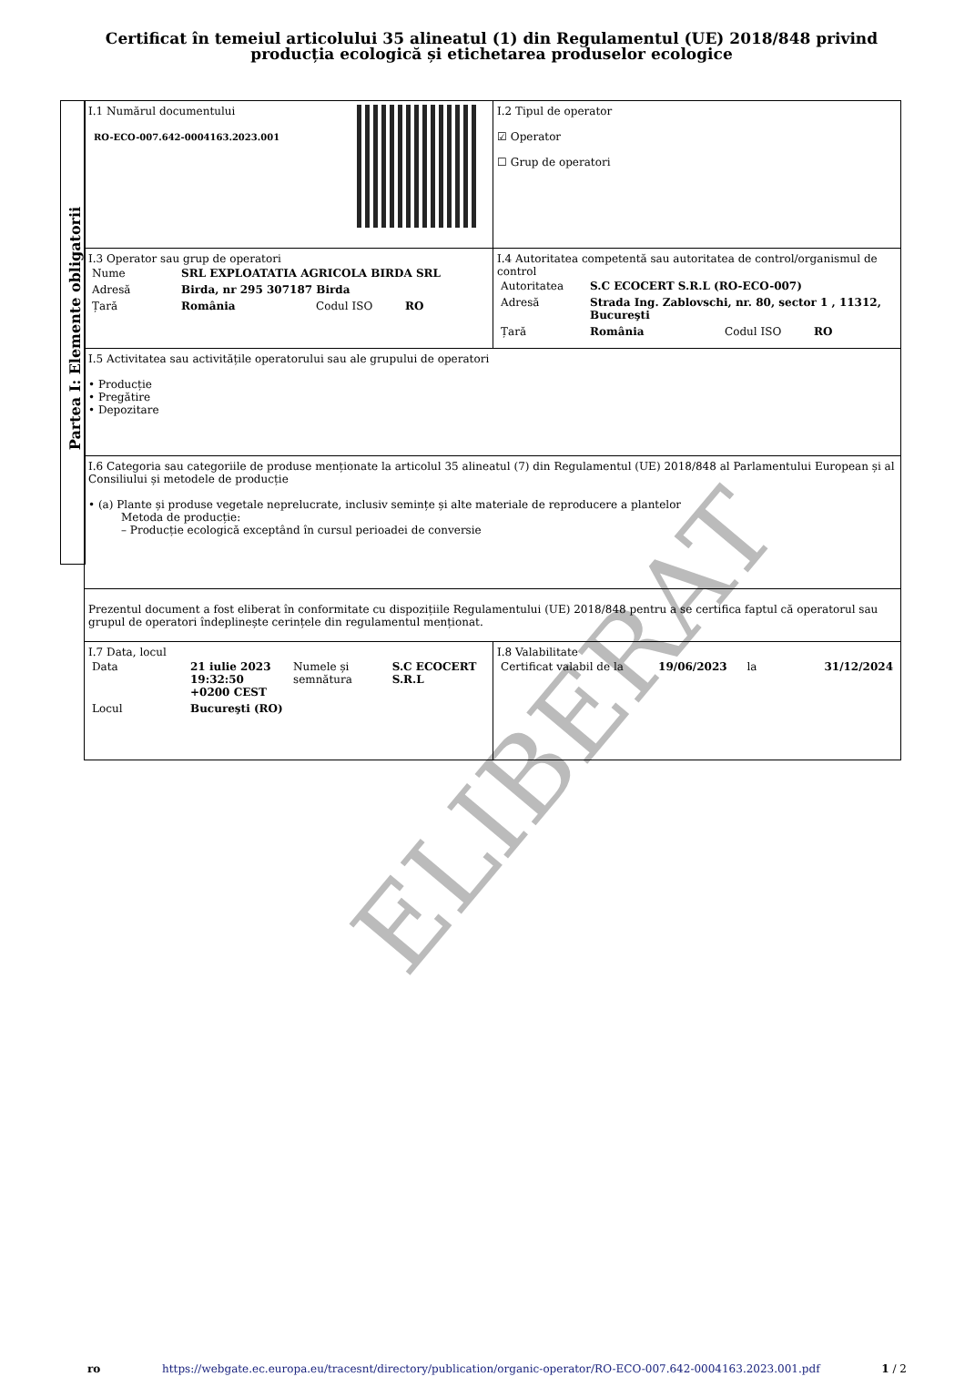Certificat în temeiul articolului 35 alineatul (1) din Regulamentul (UE) 2018/848 privind producția ecologică și etichetarea produselor ecologice
Partea I: Elemente obligatorii
| I.1 Numărul documentului RO-ECO-007.642-0004163.2023.001 | I.2 Tipul de operator ☑ Operator ☐ Grup de operatori |
| I.3 Operator sau grup de operatori / Nume / SRL EXPLOATATIA AGRICOLA BIRDA SRL / / / / Adresă / Birda, nr 295 307187 Birda / / / / Țară / România / Codul ISO / RO / | I.4 Autoritatea competentă sau autoritatea de control/organismul de control / Autoritatea / S.C ECOCERT S.R.L (RO-ECO-007) / / / / Adresă / Strada Ing. Zablovschi, nr. 80, sector 1 , 11312, Bucureşti / / / / Țară / România / Codul ISO / RO / |
| I.5 Activitatea sau activitățile operatorului sau ale grupului de operatori • Producție • Pregătire • Depozitare | |
| I.6 Categoria sau categoriile de produse menționate la articolul 35 alineatul (7) din Regulamentul (UE) 2018/848 al Parlamentului European și al Consiliului și metodele de producție • (a) Plante și produse vegetale neprelucrate, inclusiv semințe și alte materiale de reproducere a plantelor Metoda de producție: – Producție ecologică exceptând în cursul perioadei de conversie | |
| Prezentul document a fost eliberat în conformitate cu dispozițiile Regulamentului (UE) 2018/848 pentru a se certifica faptul că operatorul sau grupul de operatori îndeplinește cerințele din regulamentul menționat. | |
| I.7 Data, locul / Data / 21 iulie 2023 19:32:50 +0200 CEST / Numele și semnătura / S.C ECOCERT S.R.L / / Locul / Bucureşti (RO) / / / | I.8 Valabilitate / Certificat valabil de la / 19/06/2023 / la / 31/12/2024 / |
ELIBERAT
ro https://webgate.ec.europa.eu/tracesnt/directory/publication/organic-operator/RO-ECO-007.642-0004163.2023.001.pdf 1 / 2